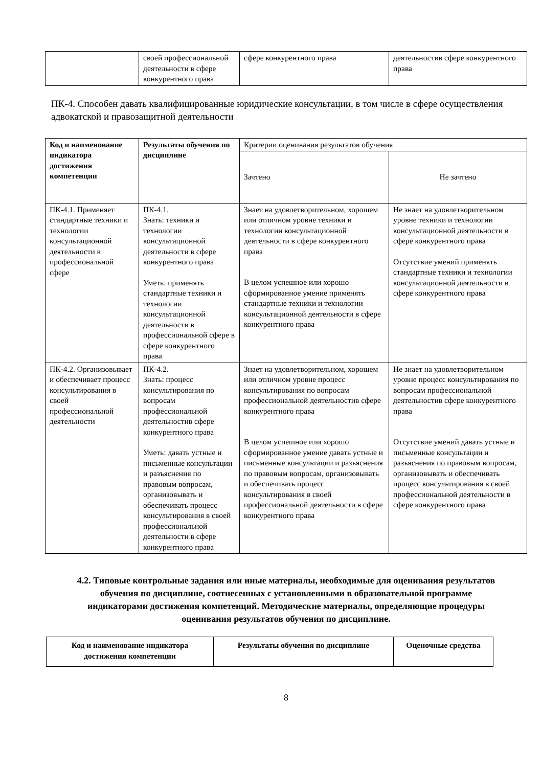| | своей профессиональной деятельности в сфере конкурентного права | сфере конкурентного права | деятельностив сфере конкурентного права |
ПК-4. Способен давать квалифицированные юридические консультации, в том числе в сфере осуществления адвокатской и правозащитной деятельности
| Код и наименование индикатора достижения компетенции | Результаты обучения по дисциплине | Критерии оценивания результатов обучения | |
| --- | --- | --- | --- |
| | | Зачтено | Не зачтено |
| ПК-4.1. Применяет стандартные техники и технологии консультационной деятельности в профессиональной сфере | ПК-4.1. Знать: техники и технологии консультационной деятельности в сфере конкурентного права Уметь: применять стандартные техники и технологии консультационной деятельности в профессиональной сфере в сфере конкурентного права | Знает на удовлетворительном, хорошем или отличном уровне техники и технологии консультационной деятельности в сфере конкурентного права В целом успешное или хорошо сформированное умение применять стандартные техники и технологии консультационной деятельности в сфере конкурентного права | Не знает на удовлетворительном уровне техники и технологии консультационной деятельности в сфере конкурентного права Отсутствие умений применять стандартные техники и технологии консультационной деятельности в сфере конкурентного права |
| ПК-4.2. Организовывает и обеспечивает процесс консультирования в своей профессиональной деятельности | ПК-4.2. Знать: процесс консультирования по вопросам профессиональной деятельностив сфере конкурентного права Уметь: давать устные и письменные консультации и разъяснения по правовым вопросам, организовывать и обеспечивать процесс консультирования в своей профессиональной деятельности в сфере конкурентного права | Знает на удовлетворительном, хорошем или отличном уровне процесс консультирования по вопросам профессиональной деятельностив сфере конкурентного права В целом успешное или хорошо сформированное умение давать устные и письменные консультации и разъяснения по правовым вопросам, организовывать и обеспечивать процесс консультирования в своей профессиональной деятельности в сфере конкурентного права | Не знает на удовлетворительном уровне процесс консультирования по вопросам профессиональной деятельностив сфере конкурентного права Отсутствие умений давать устные и письменные консультации и разъяснения по правовым вопросам, организовывать и обеспечивать процесс консультирования в своей профессиональной деятельности в сфере конкурентного права |
4.2. Типовые контрольные задания или иные материалы, необходимые для оценивания результатов обучения по дисциплине, соотнесенных с установленными в образовательной программе индикаторами достижения компетенций. Методические материалы, определяющие процедуры оценивания результатов обучения по дисциплине.
| Код и наименование индикатора достижения компетенции | Результаты обучения по дисциплине | Оценочные средства |
| --- | --- | --- |
8